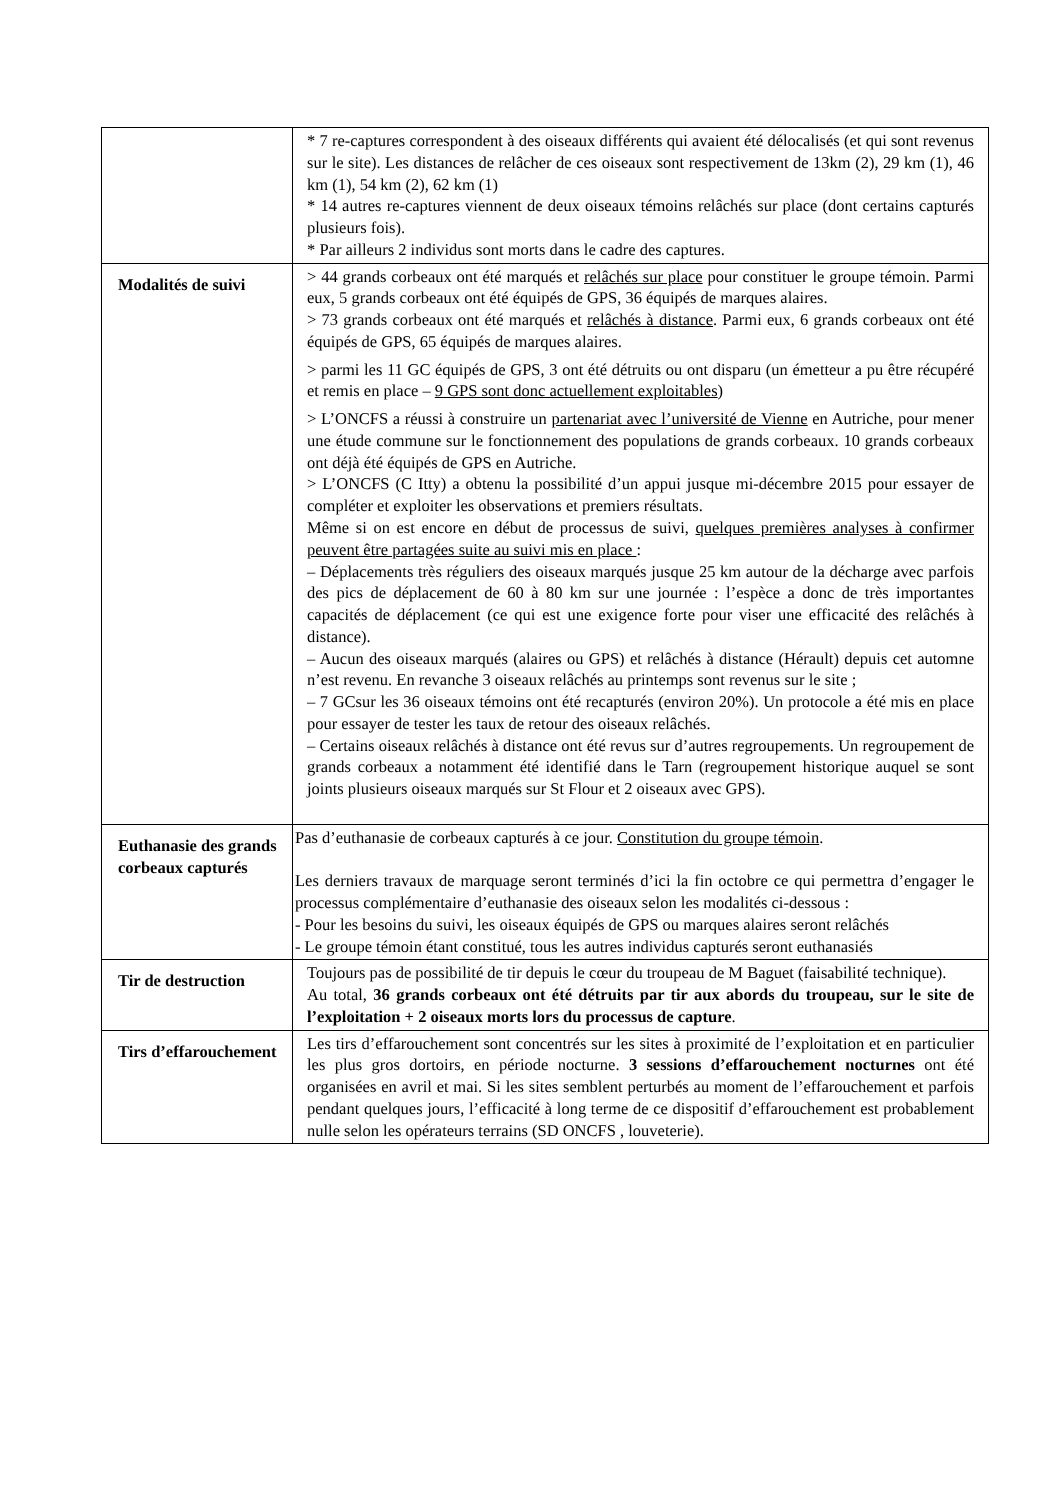| | * 7 re-captures correspondent à des oiseaux différents qui avaient été délocalisés (et qui sont revenus sur le site). Les distances de relâcher de ces oiseaux sont respectivement de 13km (2), 29 km (1), 46 km (1), 54 km (2), 62 km (1) * 14 autres re-captures viennent de deux oiseaux témoins relâchés sur place (dont certains capturés plusieurs fois). * Par ailleurs 2 individus sont morts dans le cadre des captures. |
| Modalités de suivi | > 44 grands corbeaux ont été marqués et relâchés sur place pour constituer le groupe témoin. Parmi eux, 5 grands corbeaux ont été équipés de GPS, 36 équipés de marques alaires. > 73 grands corbeaux ont été marqués et relâchés à distance . Parmi eux, 6 grands corbeaux ont été équipés de GPS, 65 équipés de marques alaires. > parmi les 11 GC équipés de GPS, 3 ont été détruits ou ont disparu (un émetteur a pu être récupéré et remis en place – 9 GPS sont donc actuellement exploitables ) > L’ONCFS a réussi à construire un partenariat avec l’université de Vienne en Autriche, pour mener une étude commune sur le fonctionnement des populations de grands corbeaux. 10 grands corbeaux ont déjà été équipés de GPS en Autriche. > L’ONCFS (C Itty) a obtenu la possibilité d’un appui jusque mi-décembre 2015 pour essayer de compléter et exploiter les observations et premiers résultats. Même si on est encore en début de processus de suivi, quelques premières analyses à confirmer peuvent être partagées suite au suivi mis en place : – Déplacements très réguliers des oiseaux marqués jusque 25 km autour de la décharge avec parfois des pics de déplacement de 60 à 80 km sur une journée : l’espèce a donc de très importantes capacités de déplacement (ce qui est une exigence forte pour viser une efficacité des relâchés à distance). – Aucun des oiseaux marqués (alaires ou GPS) et relâchés à distance (Hérault) depuis cet automne n’est revenu. En revanche 3 oiseaux relâchés au printemps sont revenus sur le site ; – 7 GCsur les 36 oiseaux témoins ont été recapturés (environ 20%). Un protocole a été mis en place pour essayer de tester les taux de retour des oiseaux relâchés. – Certains oiseaux relâchés à distance ont été revus sur d’autres regroupements. Un regroupement de grands corbeaux a notamment été identifié dans le Tarn (regroupement historique auquel se sont joints plusieurs oiseaux marqués sur St Flour et 2 oiseaux avec GPS). |
| Euthanasie des grands corbeaux capturés | Pas d’euthanasie de corbeaux capturés à ce jour. Constitution du groupe témoin . Les derniers travaux de marquage seront terminés d’ici la fin octobre ce qui permettra d’engager le processus complémentaire d’euthanasie des oiseaux selon les modalités ci-dessous : - Pour les besoins du suivi, les oiseaux équipés de GPS ou marques alaires seront relâchés - Le groupe témoin étant constitué, tous les autres individus capturés seront euthanasiés |
| Tir de destruction | Toujours pas de possibilité de tir depuis le cœur du troupeau de M Baguet (faisabilité technique). Au total, 36 grands corbeaux ont été détruits par tir aux abords du troupeau, sur le site de l’exploitation + 2 oiseaux morts lors du processus de capture . |
| Tirs d’effarouchement | Les tirs d’effarouchement sont concentrés sur les sites à proximité de l’exploitation et en particulier les plus gros dortoirs, en période nocturne. 3 sessions d’effarouchement nocturnes ont été organisées en avril et mai. Si les sites semblent perturbés au moment de l’effarouchement et parfois pendant quelques jours, l’efficacité à long terme de ce dispositif d’effarouchement est probablement nulle selon les opérateurs terrains (SD ONCFS , louveterie). |